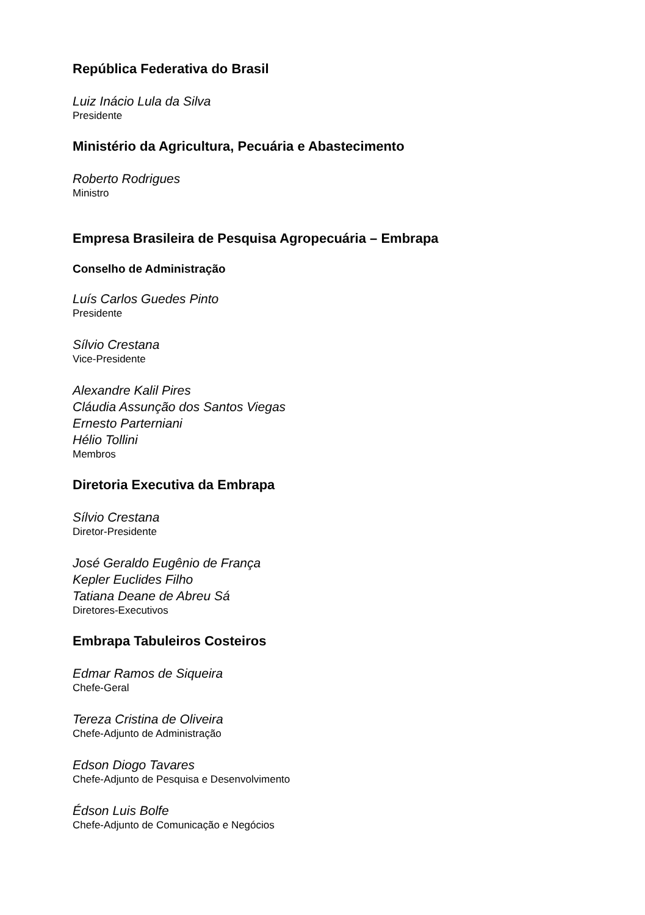República Federativa do Brasil
Luiz Inácio Lula da Silva
Presidente
Ministério da Agricultura, Pecuária e Abastecimento
Roberto Rodrigues
Ministro
Empresa Brasileira de Pesquisa Agropecuária – Embrapa
Conselho de Administração
Luís Carlos Guedes Pinto
Presidente
Sílvio Crestana
Vice-Presidente
Alexandre Kalil Pires
Cláudia Assunção dos Santos Viegas
Ernesto Parterniani
Hélio Tollini
Membros
Diretoria Executiva da Embrapa
Sílvio Crestana
Diretor-Presidente
José Geraldo Eugênio de França
Kepler Euclides Filho
Tatiana Deane de Abreu Sá
Diretores-Executivos
Embrapa Tabuleiros Costeiros
Edmar Ramos de Siqueira
Chefe-Geral
Tereza Cristina de Oliveira
Chefe-Adjunto de Administração
Edson Diogo Tavares
Chefe-Adjunto de Pesquisa e Desenvolvimento
Édson Luis Bolfe
Chefe-Adjunto de Comunicação e Negócios